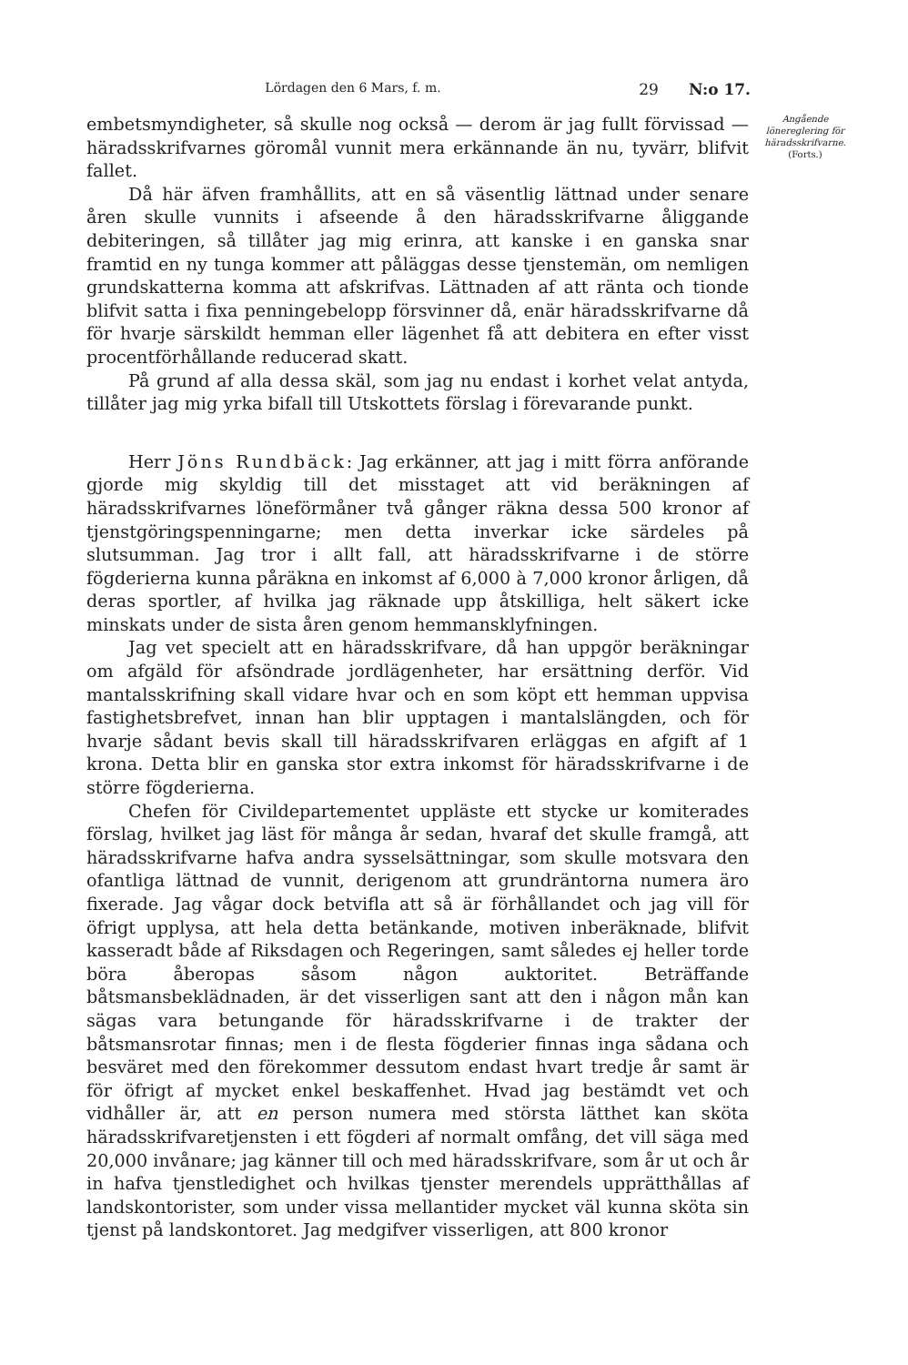Lördagen den 6 Mars, f. m. 29 N:o 17.
embetsmyndigheter, så skulle nog också — derom är jag fullt förvissad — häradsskrifvarnes göromål vunnit mera erkännande än nu, tyvärr, blifvit fallet.
Då här äfven framhållits, att en så väsentlig lättnad under senare åren skulle vunnits i afseende å den häradsskrifvarne åliggande debiteringen, så tillåter jag mig erinra, att kanske i en ganska snar framtid en ny tunga kommer att påläggas desse tjenstemän, om nemligen grundskatterna komma att afskrifvas. Lättnaden af att ränta och tionde blifvit satta i fixa penningebelopp försvinner då, enär häradsskrifvarne då för hvarje särskildt hemman eller lägenhet få att debitera en efter visst procentförhållande reducerad skatt.
På grund af alla dessa skäl, som jag nu endast i korhet velat antyda, tillåter jag mig yrka bifall till Utskottets förslag i förevarande punkt.
Herr Jöns Rundbäck: Jag erkänner, att jag i mitt förra anförande gjorde mig skyldig till det misstaget att vid beräkningen af häradsskrifvarnes löneförmåner två gånger räkna dessa 500 kronor af tjenstgöringspenningarne; men detta inverkar icke särdeles på slutsumman. Jag tror i allt fall, att häradsskrifvarne i de större fögderierna kunna påräkna en inkomst af 6,000 à 7,000 kronor årligen, då deras sportler, af hvilka jag räknade upp åtskilliga, helt säkert icke minskats under de sista åren genom hemmansklyfningen.
Jag vet specielt att en häradsskrifvare, då han uppgör beräkningar om afgäld för afsöndrade jordlägenheter, har ersättning derför. Vid mantalsskrifning skall vidare hvar och en som köpt ett hemman uppvisa fastighetsbrefvet, innan han blir upptagen i mantalslängden, och för hvarje sådant bevis skall till häradsskrifvaren erläggas en afgift af 1 krona. Detta blir en ganska stor extra inkomst för häradsskrifvarne i de större fögderierna.
Chefen för Civildepartementet uppläste ett stycke ur komiterades förslag, hvilket jag läst för många år sedan, hvaraf det skulle framgå, att häradsskrifvarne hafva andra sysselsättningar, som skulle motsvara den ofantliga lättnad de vunnit, derigenom att grundräntorna numera äro fixerade. Jag vågar dock betvifla att så är förhållandet och jag vill för öfrigt upplysa, att hela detta betänkande, motiven inberäknade, blifvit kasseradt både af Riksdagen och Regeringen, samt således ej heller torde böra åberopas såsom någon auktoritet. Beträffande båtsmansbeklädnaden, är det visserligen sant att den i någon mån kan sägas vara betungande för häradsskrifvarne i de trakter der båtsmansrotar finnas; men i de flesta fögderier finnas inga sådana och besväret med den förekommer dessutom endast hvart tredje år samt är för öfrigt af mycket enkel beskaffenhet. Hvad jag bestämdt vet och vidhåller är, att en person numera med största lätthet kan sköta häradsskrifvaretjensten i ett fögderi af normalt omfång, det vill säga med 20,000 invånare; jag känner till och med häradsskrifvare, som år ut och år in hafva tjenstledighet och hvilkas tjenster merendels upprätthållas af landskontorister, som under vissa mellantider mycket väl kunna sköta sin tjenst på landskontoret. Jag medgifver visserligen, att 800 kronor
Angående lönereglering för häradsskrifvarne.
(Forts.)